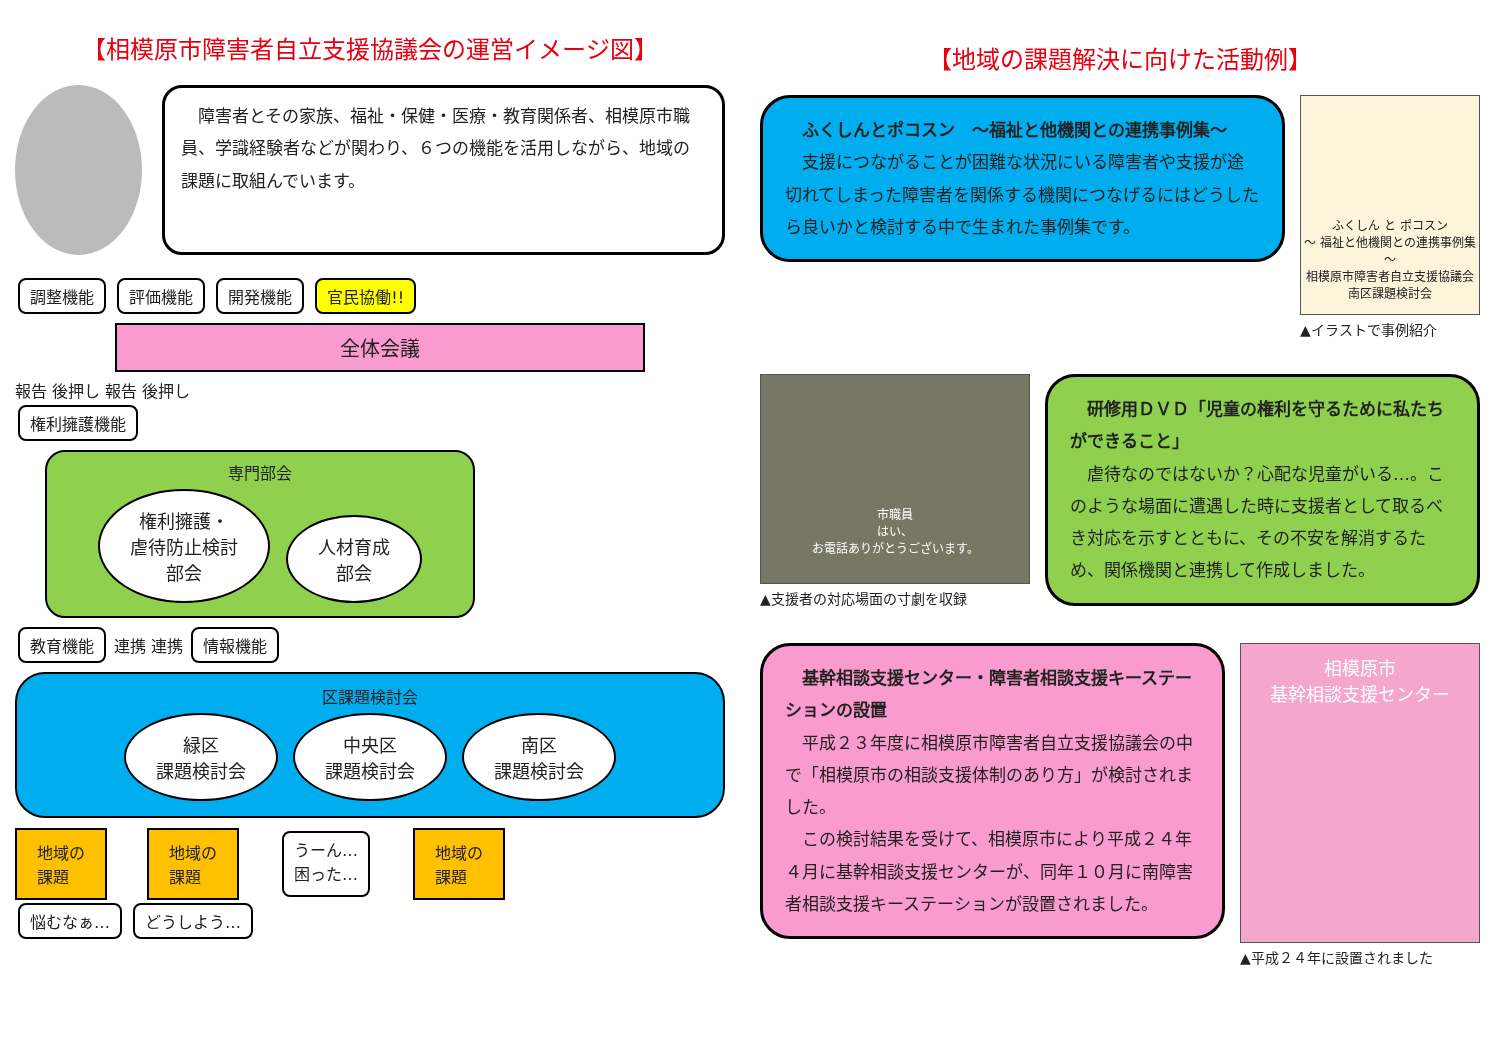【相模原市障害者自立支援協議会の運営イメージ図】
　障害者とその家族、福祉・保健・医療・教育関係者、相模原市職員、学識経験者などが関わり、６つの機能を活用しながら、地域の課題に取組んでいます。
調整機能 評価機能 開発機能 官民協働!!
全体会議
報告 後押し 報告 後押し
権利擁護機能
専門部会
権利擁護・
虐待防止検討
部会 人材育成
部会
教育機能 連携 連携 情報機能
区課題検討会
緑区
課題検討会 中央区
課題検討会 南区
課題検討会
地域の
課題
地域の
課題
うーん…
困った…
地域の
課題
悩むなぁ… どうしよう…
【地域の課題解決に向けた活動例】
　ふくしんとポコスン　～福祉と他機関との連携事例集～
　支援につながることが困難な状況にいる障害者や支援が途切れてしまった障害者を関係する機関につなげるにはどうしたら良いかと検討する中で生まれた事例集です。
ふくしん と ポコスン
～ 福祉と他機関との連携事例集 ～
相模原市障害者自立支援協議会南区課題検討会
▲イラストで事例紹介
市職員
はい、
お電話ありがとうございます。
▲支援者の対応場面の寸劇を収録
　研修用ＤＶＤ「児童の権利を守るために私たちができること」
　虐待なのではないか？心配な児童がいる…。このような場面に遭遇した時に支援者として取るべき対応を示すとともに、その不安を解消するため、関係機関と連携して作成しました。
　基幹相談支援センター・障害者相談支援キーステーションの設置
　平成２３年度に相模原市障害者自立支援協議会の中で「相模原市の相談支援体制のあり方」が検討されました。
　この検討結果を受けて、相模原市により平成２４年４月に基幹相談支援センターが、同年１０月に南障害者相談支援キーステーションが設置されました。
相模原市
基幹相談支援センター
▲平成２４年に設置されました